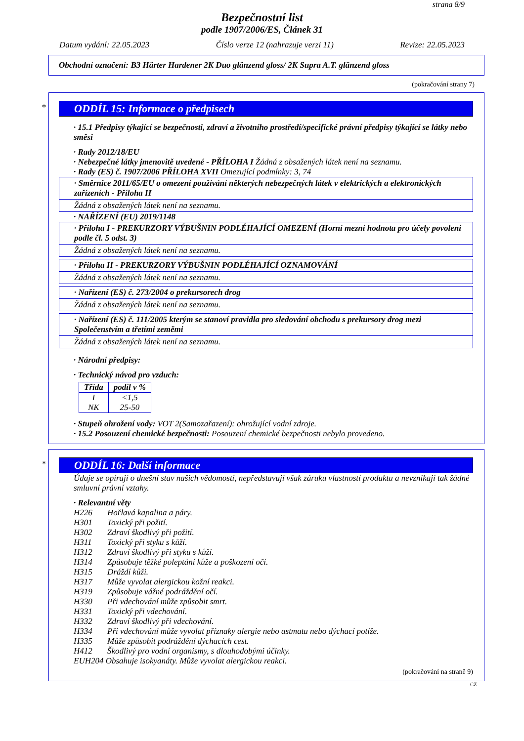strana 8/9
Bezpečnostní list
podle 1907/2006/ES, Článek 31
Datum vydání: 22.05.2023 Číslo verze 12 (nahrazuje verzi 11) Revize: 22.05.2023
Obchodní označení: B3 Härter Hardener 2K Duo glänzend gloss/ 2K Supra A.T. glänzend gloss
(pokračování strany 7)
*
ODDÍL 15: Informace o předpisech
· 15.1 Předpisy týkající se bezpečnosti, zdraví a životního prostředí/specifické právní předpisy týkající se látky nebo směsi
· Rady 2012/18/EU
· Nebezpečné látky jmenovitě uvedené - PŘÍLOHA I Žádná z obsažených látek není na seznamu.
· Rady (ES) č. 1907/2006 PŘÍLOHA XVII Omezující podmínky: 3, 74
· Směrnice 2011/65/EU o omezení používání některých nebezpečných látek v elektrických a elektronických zařízeních - Příloha II
Žádná z obsažených látek není na seznamu.
· NAŘÍZENÍ (EU) 2019/1148
· Příloha I - PREKURZORY VÝBUŠNIN PODLÉHAJÍCÍ OMEZENÍ (Horní mezní hodnota pro účely povolení podle čl. 5 odst. 3)
Žádná z obsažených látek není na seznamu.
· Příloha II - PREKURZORY VÝBUŠNIN PODLÉHAJÍCÍ OZNAMOVÁNÍ
Žádná z obsažených látek není na seznamu.
· Nařízení (ES) č. 273/2004 o prekursorech drog
Žádná z obsažených látek není na seznamu.
· Nařízení (ES) č. 111/2005 kterým se stanoví pravidla pro sledování obchodu s prekursory drog mezi Společenstvím a třetími zeměmi
Žádná z obsažených látek není na seznamu.
· Národní předpisy:
· Technický návod pro vzduch:
| Třída | podíl v % |
| --- | --- |
| I NK | <1,5 25-50 |
· Stupeň ohrožení vody: VOT 2(Samozařazení): ohrožující vodní zdroje.
· 15.2 Posouzení chemické bezpečnosti: Posouzení chemické bezpečnosti nebylo provedeno.
*
ODDÍL 16: Další informace
Údaje se opírají o dnešní stav našich vědomostí, nepředstavují však záruku vlastností produktu a nevznikají tak žádné smluvní právní vztahy.
· Relevantní věty
H226 Hořlavá kapalina a páry.
H301 Toxický při požití.
H302 Zdraví škodlivý při požití.
H311 Toxický při styku s kůží.
H312 Zdraví škodlivý při styku s kůží.
H314 Způsobuje těžké poleptání kůže a poškození očí.
H315 Dráždí kůži.
H317 Může vyvolat alergickou kožní reakci.
H319 Způsobuje vážné podráždění očí.
H330 Při vdechování může způsobit smrt.
H331 Toxický při vdechování.
H332 Zdraví škodlivý při vdechování.
H334 Při vdechování může vyvolat příznaky alergie nebo astmatu nebo dýchací potíže.
H335 Může způsobit podráždění dýchacích cest.
H412 Škodlivý pro vodní organismy, s dlouhodobými účinky.
EUH204 Obsahuje isokyanáty. Může vyvolat alergickou reakci.
(pokračování na straně 9)
CZ